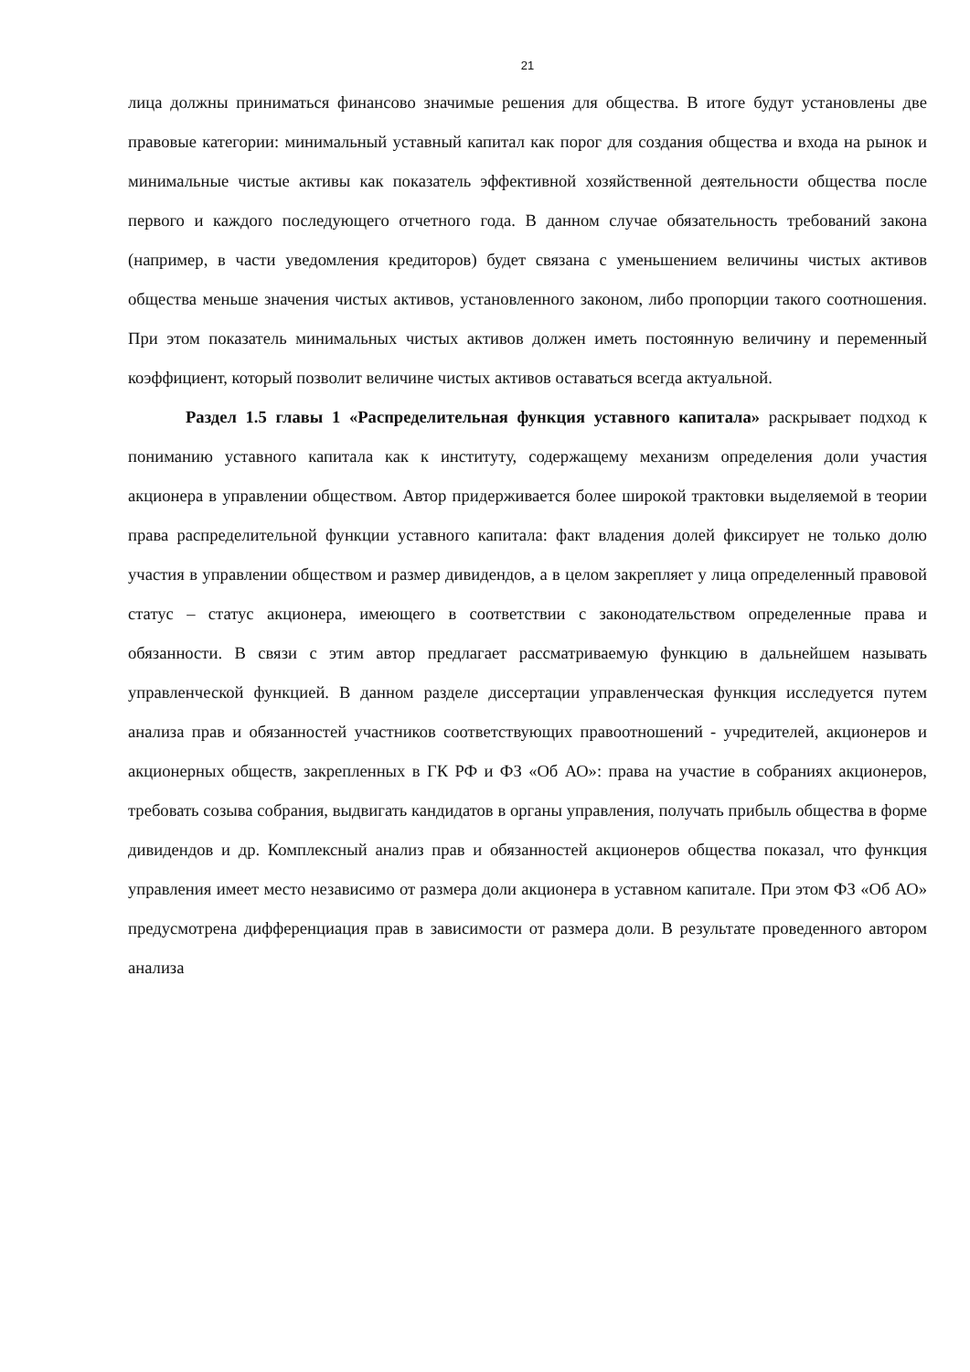21
лица должны приниматься финансово значимые решения для общества. В итоге будут установлены две правовые категории: минимальный уставный капитал как порог для создания общества и входа на рынок и минимальные чистые активы как показатель эффективной хозяйственной деятельности общества после первого и каждого последующего отчетного года. В данном случае обязательность требований закона (например, в части уведомления кредиторов) будет связана с уменьшением величины чистых активов общества меньше значения чистых активов, установленного законом, либо пропорции такого соотношения. При этом показатель минимальных чистых активов должен иметь постоянную величину и переменный коэффициент, который позволит величине чистых активов оставаться всегда актуальной.
Раздел 1.5 главы 1 «Распределительная функция уставного капитала» раскрывает подход к пониманию уставного капитала как к институту, содержащему механизм определения доли участия акционера в управлении обществом. Автор придерживается более широкой трактовки выделяемой в теории права распределительной функции уставного капитала: факт владения долей фиксирует не только долю участия в управлении обществом и размер дивидендов, а в целом закрепляет у лица определенный правовой статус – статус акционера, имеющего в соответствии с законодательством определенные права и обязанности. В связи с этим автор предлагает рассматриваемую функцию в дальнейшем называть управленческой функцией. В данном разделе диссертации управленческая функция исследуется путем анализа прав и обязанностей участников соответствующих правоотношений - учредителей, акционеров и акционерных обществ, закрепленных в ГК РФ и ФЗ «Об АО»: права на участие в собраниях акционеров, требовать созыва собрания, выдвигать кандидатов в органы управления, получать прибыль общества в форме дивидендов и др. Комплексный анализ прав и обязанностей акционеров общества показал, что функция управления имеет место независимо от размера доли акционера в уставном капитале. При этом ФЗ «Об АО» предусмотрена дифференциация прав в зависимости от размера доли. В результате проведенного автором анализа